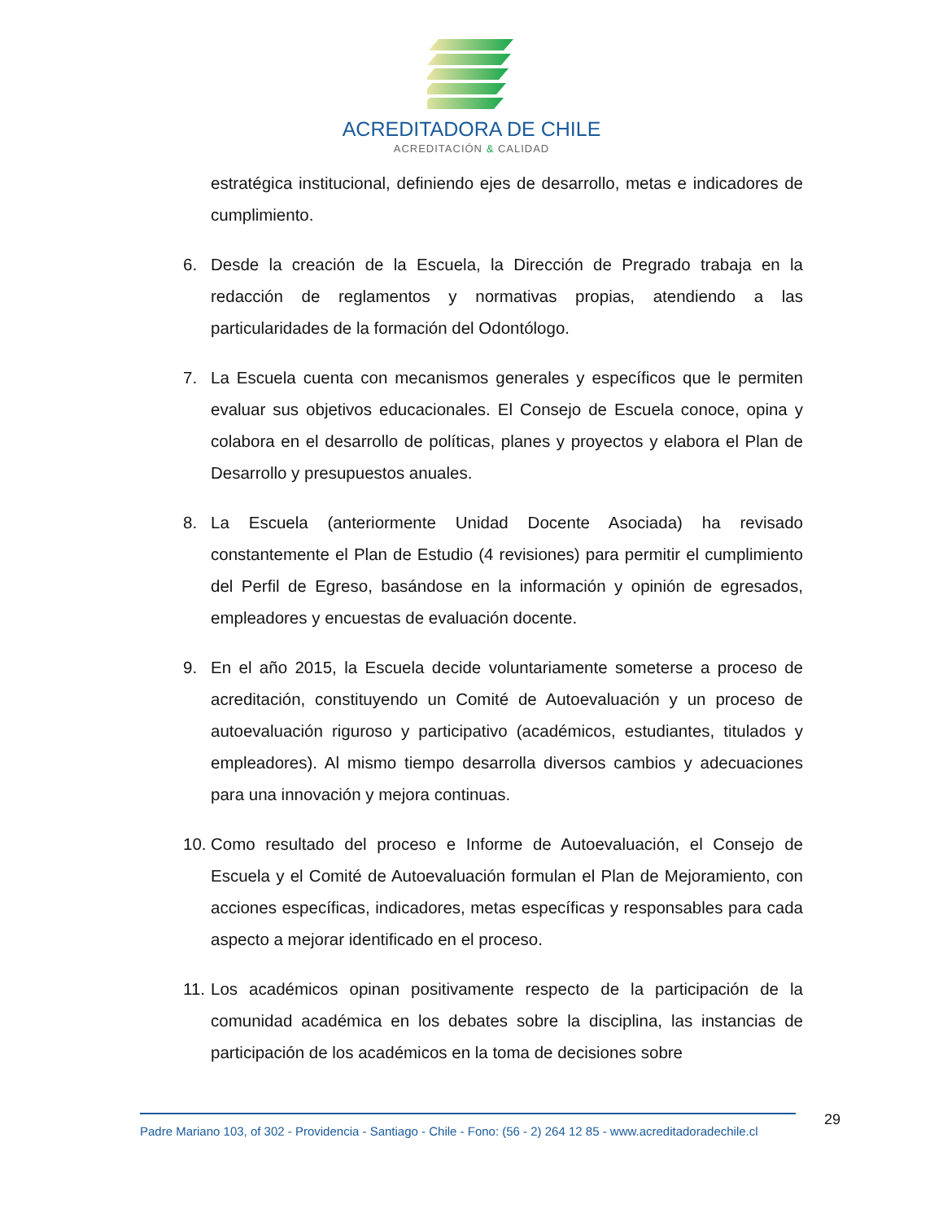ACREDITADORA DE CHILE
ACREDITACIÓN & CALIDAD
estratégica institucional, definiendo ejes de desarrollo, metas e indicadores de cumplimiento.
6. Desde la creación de la Escuela, la Dirección de Pregrado trabaja en la redacción de reglamentos y normativas propias, atendiendo a las particularidades de la formación del Odontólogo.
7. La Escuela cuenta con mecanismos generales y específicos que le permiten evaluar sus objetivos educacionales. El Consejo de Escuela conoce, opina y colabora en el desarrollo de políticas, planes y proyectos y elabora el Plan de Desarrollo y presupuestos anuales.
8. La Escuela (anteriormente Unidad Docente Asociada) ha revisado constantemente el Plan de Estudio (4 revisiones) para permitir el cumplimiento del Perfil de Egreso, basándose en la información y opinión de egresados, empleadores y encuestas de evaluación docente.
9. En el año 2015, la Escuela decide voluntariamente someterse a proceso de acreditación, constituyendo un Comité de Autoevaluación y un proceso de autoevaluación riguroso y participativo (académicos, estudiantes, titulados y empleadores). Al mismo tiempo desarrolla diversos cambios y adecuaciones para una innovación y mejora continuas.
10. Como resultado del proceso e Informe de Autoevaluación, el Consejo de Escuela y el Comité de Autoevaluación formulan el Plan de Mejoramiento, con acciones específicas, indicadores, metas específicas y responsables para cada aspecto a mejorar identificado en el proceso.
11. Los académicos opinan positivamente respecto de la participación de la comunidad académica en los debates sobre la disciplina, las instancias de participación de los académicos en la toma de decisiones sobre
Padre Mariano 103, of 302 - Providencia - Santiago - Chile - Fono: (56 - 2) 264 12 85 - www.acreditadoradechile.cl
29